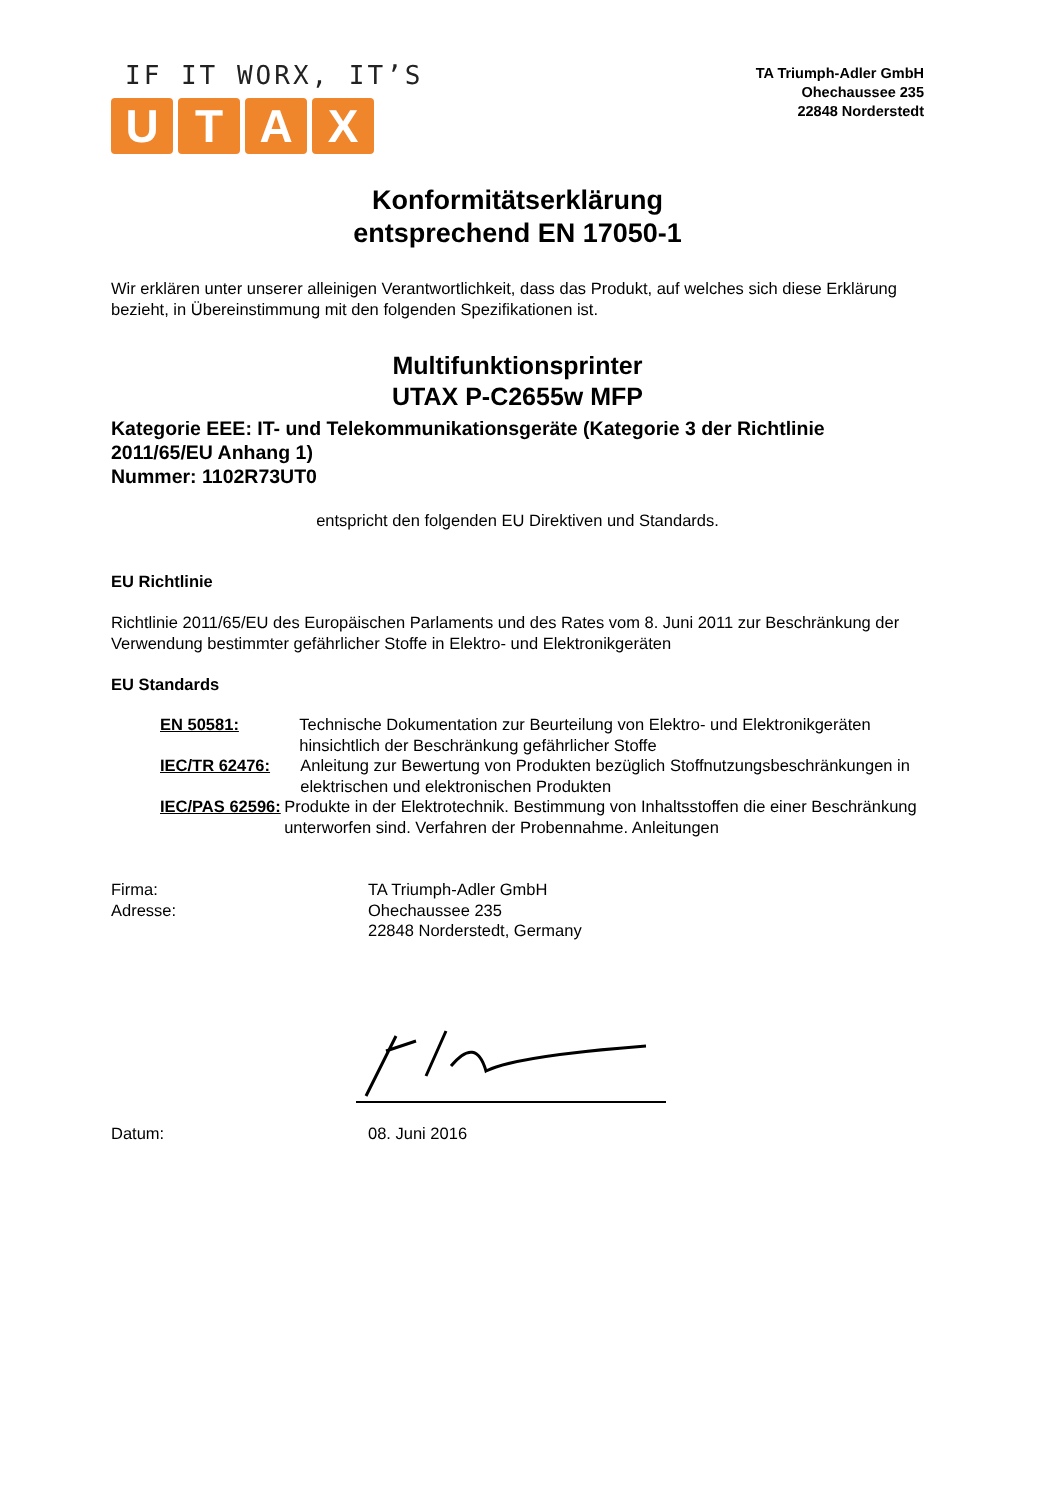IF IT WORX, IT’S
UTAX
TA Triumph-Adler GmbH
Ohechaussee 235
22848 Norderstedt
Konformitätserklärung
entsprechend EN 17050-1
Wir erklären unter unserer alleinigen Verantwortlichkeit, dass das Produkt, auf welches sich diese Erklärung bezieht, in Übereinstimmung mit den folgenden Spezifikationen ist.
Multifunktionsprinter
UTAX P-C2655w MFP
Kategorie EEE: IT- und Telekommunikationsgeräte (Kategorie 3 der Richtlinie 2011/65/EU Anhang 1)
Nummer: 1102R73UT0
entspricht den folgenden EU Direktiven und Standards.
EU Richtlinie
Richtlinie 2011/65/EU des Europäischen Parlaments und des Rates vom 8. Juni 2011 zur Beschränkung der Verwendung bestimmter gefährlicher Stoffe in Elektro- und Elektronikgeräten
EU Standards
EN 50581: Technische Dokumentation zur Beurteilung von Elektro- und Elektronikgeräten hinsichtlich der Beschränkung gefährlicher Stoffe
IEC/TR 62476: Anleitung zur Bewertung von Produkten bezüglich Stoffnutzungsbeschränkungen in elektrischen und elektronischen Produkten
IEC/PAS 62596: Produkte in der Elektrotechnik. Bestimmung von Inhaltsstoffen die einer Beschränkung unterworfen sind. Verfahren der Probennahme. Anleitungen
Firma:
Adresse:
TA Triumph-Adler GmbH
Ohechaussee 235
22848 Norderstedt, Germany
Datum: 08. Juni 2016